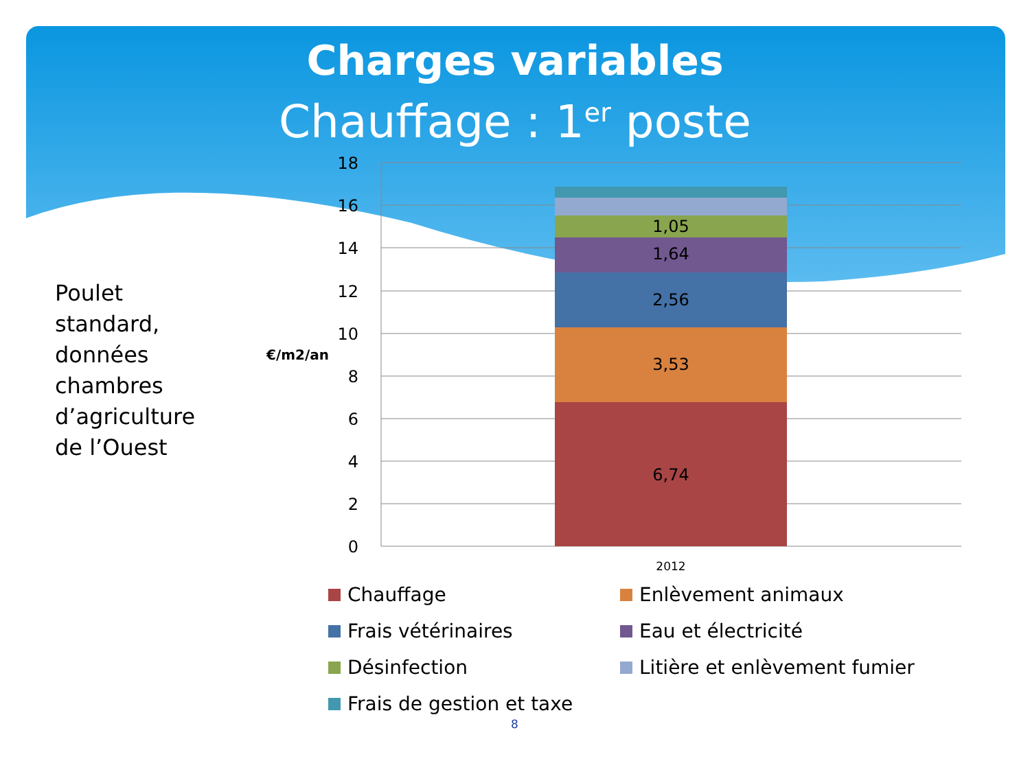Charges variables
Chauffage : 1<sup>er</sup> poste
Poulet
standard,
données
chambres
d’agriculture
de l’Ouest
€/m2/an
18
16
14
12
10
8
6
4
2
0
6,74
3,53
2,56
1,64
1,05
2012
Chauffage
Enlèvement animaux
Frais vétérinaires
Eau et électricité
Désinfection
Litière et enlèvement fumier
Frais de gestion et taxe
8